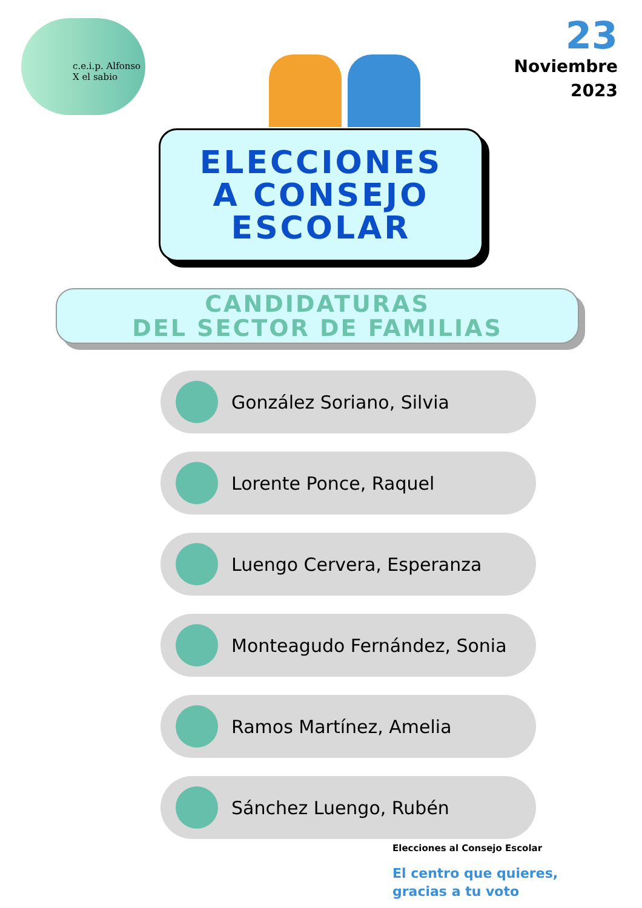c.e.i.p. Alfonso X el sabio
23
Noviembre
2023
ELECCIONES
A CONSEJO
ESCOLAR
CANDIDATURAS
DEL SECTOR DE FAMILIAS
González Soriano, Silvia
Lorente Ponce, Raquel
Luengo Cervera, Esperanza
Monteagudo Fernández, Sonia
Ramos Martínez, Amelia
Sánchez Luengo, Rubén
Elecciones al Consejo Escolar
El centro que quieres,
gracias a tu voto